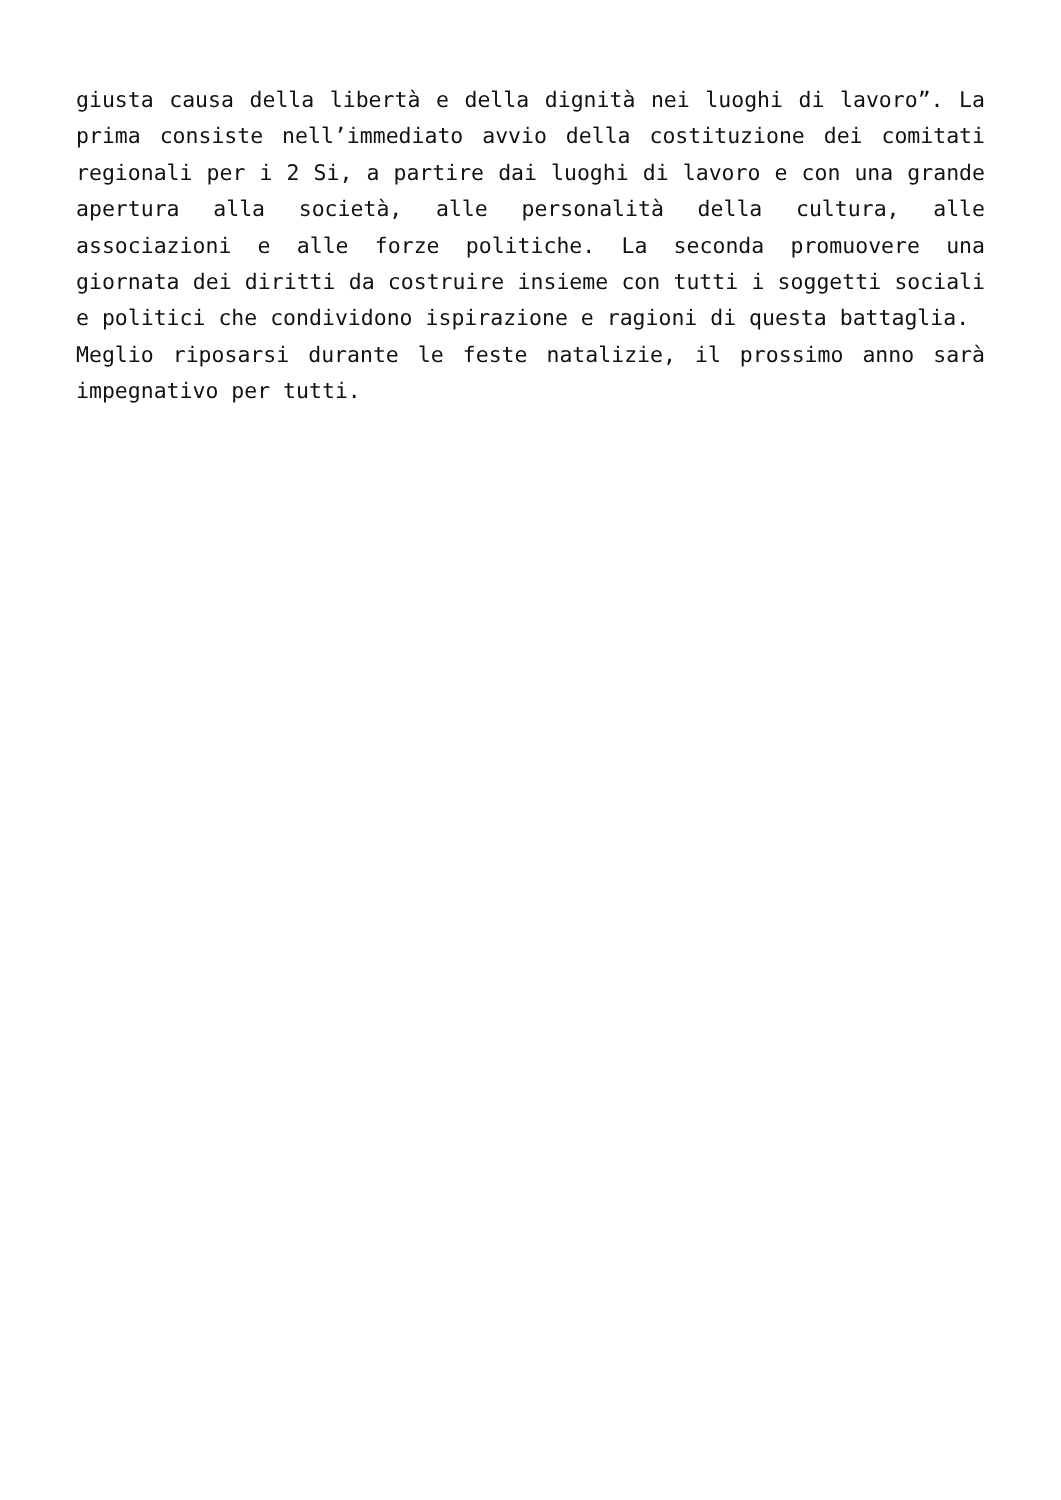giusta causa della libertà e della dignità nei luoghi di lavoro”. La prima consiste nell’immediato avvio della costituzione dei comitati regionali per i 2 Si, a partire dai luoghi di lavoro e con una grande apertura alla società, alle personalità della cultura, alle associazioni e alle forze politiche. La seconda promuovere una giornata dei diritti da costruire insieme con tutti i soggetti sociali e politici che condividono ispirazione e ragioni di questa battaglia.
Meglio riposarsi durante le feste natalizie, il prossimo anno sarà impegnativo per tutti.